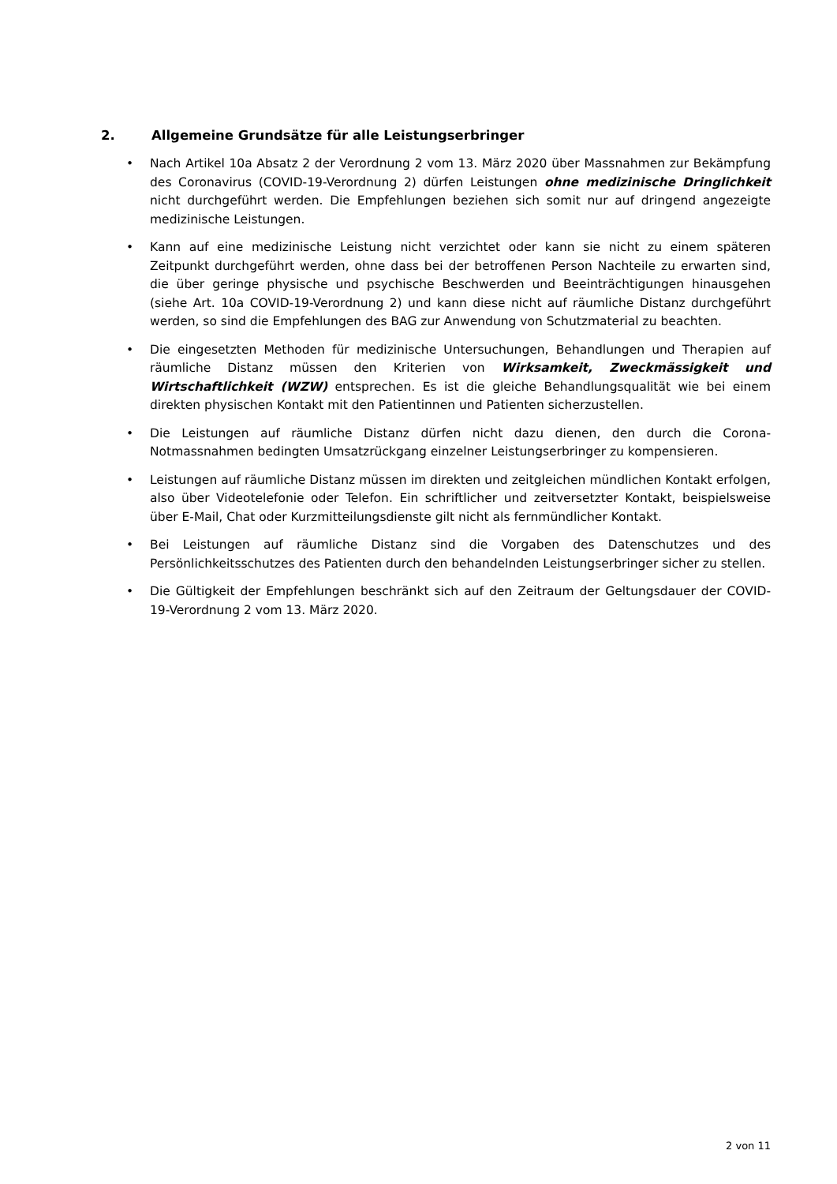2. Allgemeine Grundsätze für alle Leistungserbringer
• Nach Artikel 10a Absatz 2 der Verordnung 2 vom 13. März 2020 über Massnahmen zur Bekämpfung des Coronavirus (COVID-19-Verordnung 2) dürfen Leistungen ohne medizinische Dringlichkeit nicht durchgeführt werden. Die Empfehlungen beziehen sich somit nur auf dringend angezeigte medizinische Leistungen.
• Kann auf eine medizinische Leistung nicht verzichtet oder kann sie nicht zu einem späteren Zeitpunkt durchgeführt werden, ohne dass bei der betroffenen Person Nachteile zu erwarten sind, die über geringe physische und psychische Beschwerden und Beeinträchtigungen hinausgehen (siehe Art. 10a COVID-19-Verordnung 2) und kann diese nicht auf räumliche Distanz durchgeführt werden, so sind die Empfehlungen des BAG zur Anwendung von Schutzmaterial zu beachten.
• Die eingesetzten Methoden für medizinische Untersuchungen, Behandlungen und Therapien auf räumliche Distanz müssen den Kriterien von Wirksamkeit, Zweckmässigkeit und Wirtschaftlichkeit (WZW) entsprechen. Es ist die gleiche Behandlungsqualität wie bei einem direkten physischen Kontakt mit den Patientinnen und Patienten sicherzustellen.
• Die Leistungen auf räumliche Distanz dürfen nicht dazu dienen, den durch die Corona-Notmassnahmen bedingten Umsatzrückgang einzelner Leistungserbringer zu kompen­sieren.
• Leistungen auf räumliche Distanz müssen im direkten und zeitgleichen mündlichen Kontakt erfolgen, also über Videotelefonie oder Telefon. Ein schriftlicher und zeitver­setzter Kontakt, beispielsweise über E-Mail, Chat oder Kurzmitteilungsdienste gilt nicht als fernmündlicher Kontakt.
• Bei Leistungen auf räumliche Distanz sind die Vorgaben des Datenschutzes und des Persönlichkeitsschutzes des Patienten durch den behandelnden Leistungserbringer sicher zu stellen.
• Die Gültigkeit der Empfehlungen beschränkt sich auf den Zeitraum der Geltungsdauer der COVID-19-Verordnung 2 vom 13. März 2020.
2 von 11